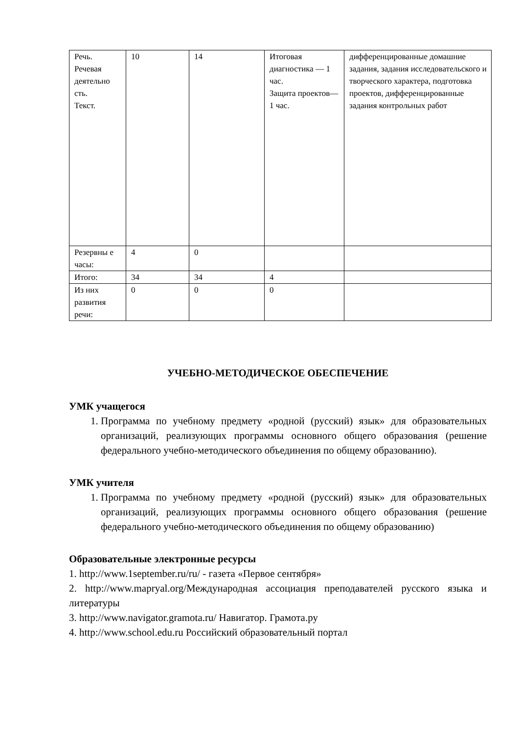| Речь. Речевая деятельно сть. Текст. | 10 | 14 | Итоговая диагностика — 1 час. Защита проектов— 1 час. | дифференцированные домашние задания, задания исследовательского и творческого характера, подготовка проектов, дифференцированные задания контрольных работ |
| Резервны е часы: | 4 | 0 | | |
| Итого: | 34 | 34 | 4 | |
| Из них развития речи: | 0 | 0 | 0 | |
УЧЕБНО-МЕТОДИЧЕСКОЕ ОБЕСПЕЧЕНИЕ
УМК учащегося
1. Программа по учебному предмету «родной (русский) язык» для образовательных организаций, реализующих программы основного общего образования (решение федерального учебно-методического объединения по общему образованию).
УМК учителя
1. Программа по учебному предмету «родной (русский) язык» для образовательных организаций, реализующих программы основного общего образования (решение федерального учебно-методического объединения по общему образованию)
Образовательные электронные ресурсы
1. http://www.1september.ru/ru/ - газета «Первое сентября»
2. http://www.mapryal.org/Международная ассоциация преподавателей русского языка и литературы
3. http://www.navigator.gramota.ru/ Навигатор. Грамота.ру
4. http://www.school.edu.ru Российский образовательный портал